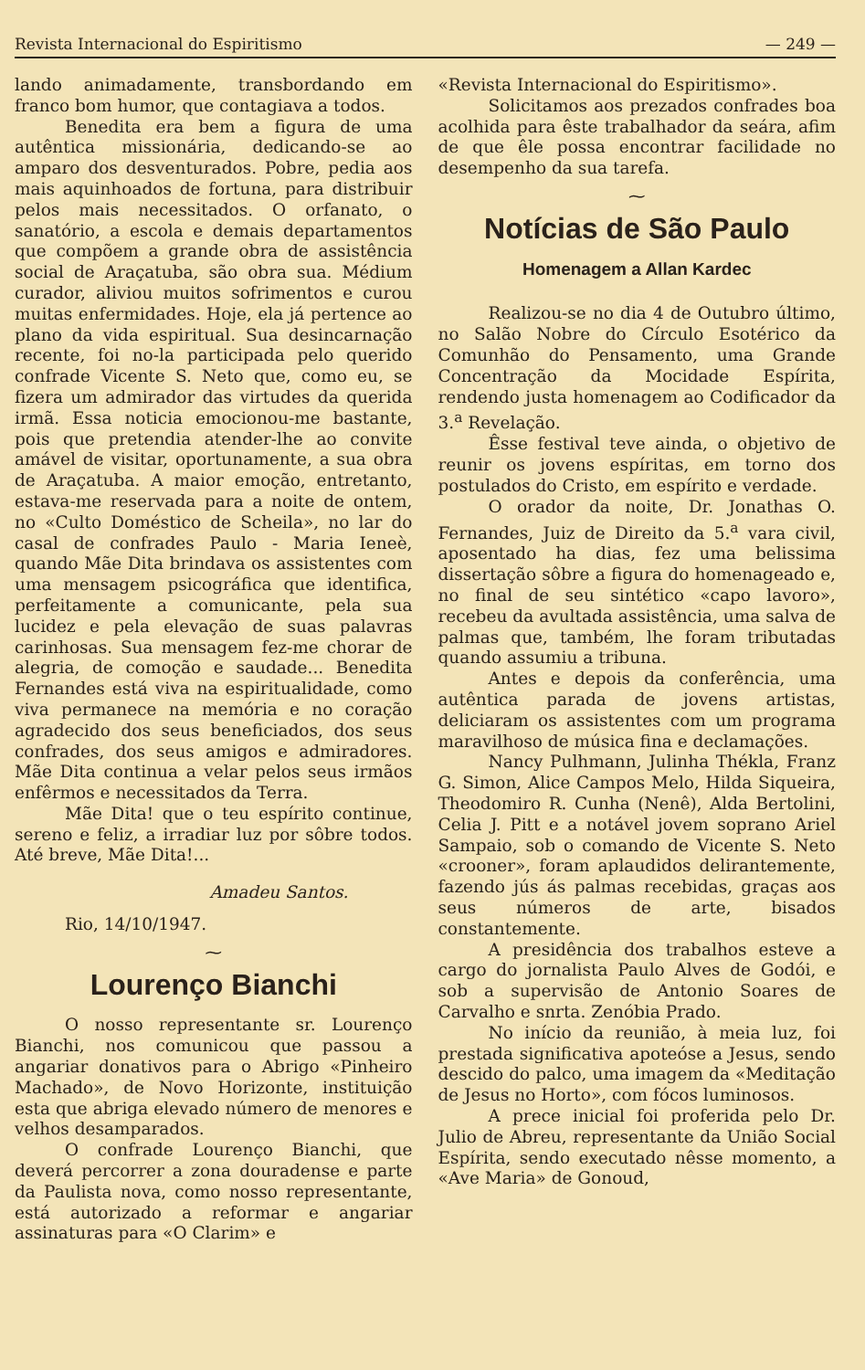Revista Internacional do Espiritismo — 249 —
lando animadamente, transbordando em franco bom humor, que contagiava a todos.
Benedita era bem a figura de uma autêntica missionária, dedicando-se ao amparo dos desventurados. Pobre, pedia aos mais aquinhoados de fortuna, para distribuir pelos mais necessitados. O orfanato, o sanatório, a escola e demais departamentos que compõem a grande obra de assistência social de Araçatuba, são obra sua. Médium curador, aliviou muitos sofrimentos e curou muitas enfermidades. Hoje, ela já pertence ao plano da vida espiritual. Sua desincarnação recente, foi no-la participada pelo querido confrade Vicente S. Neto que, como eu, se fizera um admirador das virtudes da querida irmã. Essa noticia emocionou-me bastante, pois que pretendia atender-lhe ao convite amável de visitar, oportunamente, a sua obra de Araçatuba. A maior emoção, entretanto, estava-me reservada para a noite de ontem, no «Culto Doméstico de Scheila», no lar do casal de confrades Paulo - Maria Ieneè, quando Mãe Dita brindava os assistentes com uma mensagem psicográfica que identifica, perfeitamente a comunicante, pela sua lucidez e pela elevação de suas palavras carinhosas. Sua mensagem fez-me chorar de alegria, de comoção e saudade... Benedita Fernandes está viva na espiritualidade, como viva permanece na memória e no coração agradecido dos seus beneficiados, dos seus confrades, dos seus amigos e admiradores. Mãe Dita continua a velar pelos seus irmãos enfêrmos e necessitados da Terra.
Mãe Dita! que o teu espírito continue, sereno e feliz, a irradiar luz por sôbre todos. Até breve, Mãe Dita!...
Amadeu Santos.
Rio, 14/10/1947.
⁓
Lourenço Bianchi
O nosso representante sr. Lourenço Bianchi, nos comunicou que passou a angariar donativos para o Abrigo «Pinheiro Machado», de Novo Horizonte, instituição esta que abriga elevado número de menores e velhos desamparados.
O confrade Lourenço Bianchi, que deverá percorrer a zona douradense e parte da Paulista nova, como nosso representante, está autorizado a reformar e angariar assinaturas para «O Clarim» e
«Revista Internacional do Espiritismo».
Solicitamos aos prezados confrades boa acolhida para êste trabalhador da seára, afim de que êle possa encontrar facilidade no desempenho da sua tarefa.
⁓
Notícias de São Paulo
Homenagem a Allan Kardec
Realizou-se no dia 4 de Outubro último, no Salão Nobre do Círculo Esotérico da Comunhão do Pensamento, uma Grande Concentração da Mocidade Espírita, rendendo justa homenagem ao Codificador da 3.<sup>a</sup> Revelação.
Êsse festival teve ainda, o objetivo de reunir os jovens espíritas, em torno dos postulados do Cristo, em espírito e verdade.
O orador da noite, Dr. Jonathas O. Fernandes, Juiz de Direito da 5.<sup>a</sup> vara civil, aposentado ha dias, fez uma belissima dissertação sôbre a figura do homenageado e, no final de seu sintético «capo lavoro», recebeu da avultada assistência, uma salva de palmas que, também, lhe foram tributadas quando assumiu a tribuna.
Antes e depois da conferência, uma autêntica parada de jovens artistas, deliciaram os assistentes com um programa maravilhoso de música fina e declamações.
Nancy Pulhmann, Julinha Thékla, Franz G. Simon, Alice Campos Melo, Hilda Siqueira, Theodomiro R. Cunha (Nenê), Alda Bertolini, Celia J. Pitt e a notável jovem soprano Ariel Sampaio, sob o comando de Vicente S. Neto «crooner», foram aplaudidos delirantemente, fazendo jús ás palmas recebidas, graças aos seus números de arte, bisados constantemente.
A presidência dos trabalhos esteve a cargo do jornalista Paulo Alves de Godói, e sob a supervisão de Antonio Soares de Carvalho e snrta. Zenóbia Prado.
No início da reunião, à meia luz, foi prestada significativa apoteóse a Jesus, sendo descido do palco, uma imagem da «Meditação de Jesus no Horto», com fócos luminosos.
A prece inicial foi proferida pelo Dr. Julio de Abreu, representante da União Social Espírita, sendo executado nêsse momento, a «Ave Maria» de Gonoud,